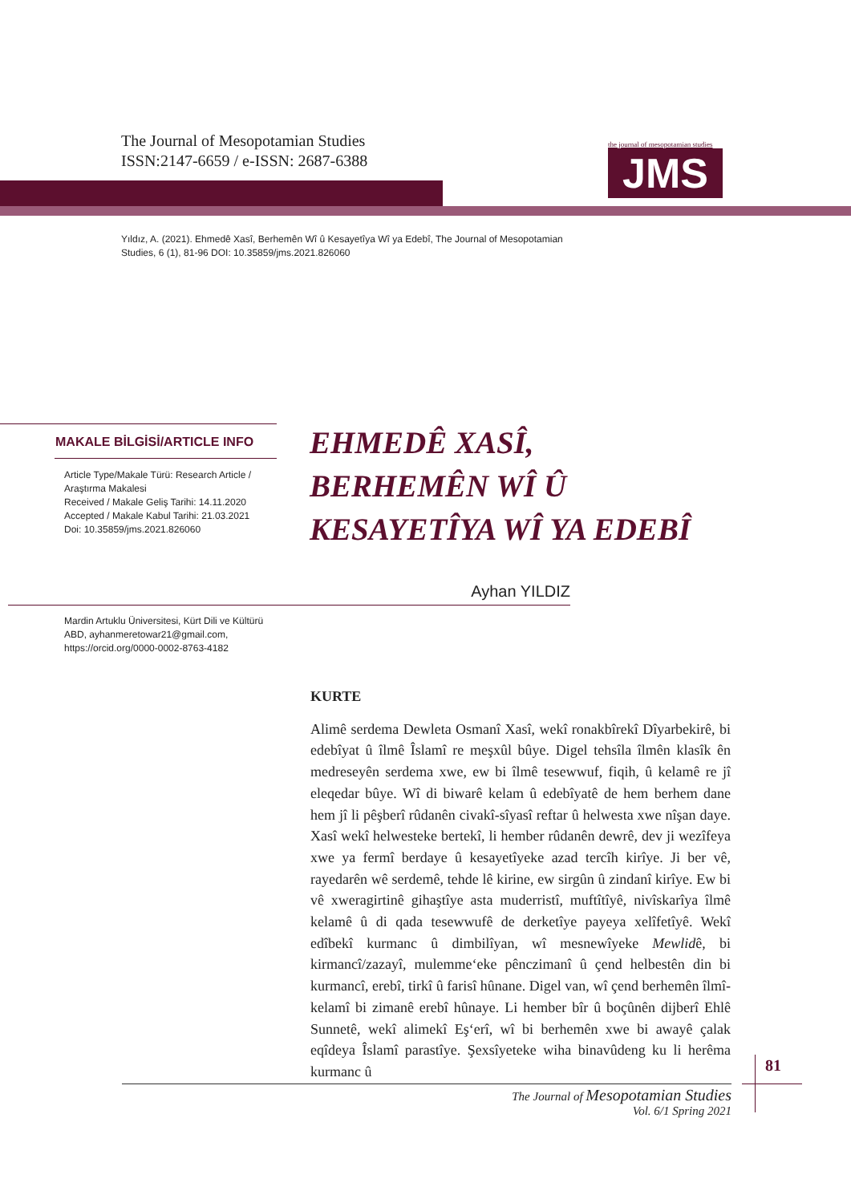The Journal of Mesopotamian Studies
ISSN:2147-6659 / e-ISSN: 2687-6388
the journal of mesopotamian studies
JMS
Yıldız, A. (2021). Ehmedê Xasî, Berhemên Wî û Kesayetîya Wî ya Edebî, The Journal of Mesopotamian Studies, 6 (1), 81-96 DOI: 10.35859/jms.2021.826060
MAKALE BİLGİSİ/ARTICLE INFO
Article Type/Makale Türü: Research Article / Araştırma Makalesi
Received / Makale Geliş Tarihi: 14.11.2020
Accepted / Makale Kabul Tarihi: 21.03.2021
Doi: 10.35859/jms.2021.826060
EHMEDÊ XASÎ,
BERHEMÊN WÎ Û
KESAYETÎYA WÎ YA EDEBÎ
Ayhan YILDIZ
Mardin Artuklu Üniversitesi, Kürt Dili ve Kültürü ABD, ayhanmeretowar21@gmail.com, https://orcid.org/0000-0002-8763-4182
KURTE
Alimê serdema Dewleta Osmanî Xasî, wekî ronakbîrekî Dîyarbekirê, bi edebîyat û îlmê Îslamî re meşxûl bûye. Digel tehsîla îlmên klasîk ên medreseyên serdema xwe, ew bi îlmê tesewwuf, fiqih, û kelamê re jî eleqedar bûye. Wî di biwarê kelam û edebîyatê de hem berhem dane hem jî li pêşberî rûdanên civakî-sîyasî reftar û helwesta xwe nîşan daye. Xasî wekî helwesteke bertekî, li hember rûdanên dewrê, dev ji wezîfeya xwe ya fermî berdaye û kesayetîyeke azad tercîh kirîye. Ji ber vê, rayedarên wê serdemê, tehde lê kirine, ew sirgûn û zindanî kirîye. Ew bi vê xweragirtinê gihaştîye asta muderristî, muftîtîyê, nivîskarîya îlmê kelamê û di qada tesewwufê de derketîye payeya xelîfetîyê. Wekî edîbekî kurmanc û dimbilîyan, wî mesnewîyeke Mewlidê, bi kirmancî/zazayî, mulemme‘eke pênczimanî û çend helbestên din bi kurmancî, erebî, tirkî û farisî hûnane. Digel van, wî çend berhemên îlmî-kelamî bi zimanê erebî hûnaye. Li hember bîr û boçûnên dijberî Ehlê Sunnetê, wekî alimekî Eş‘erî, wî bi berhemên xwe bi awayê çalak eqîdeya Îslamî parastîye. Şexsîyeteke wiha binavûdeng ku li herêma kurmanc û
81
The Journal of Mesopotamian Studies
Vol. 6/1 Spring 2021